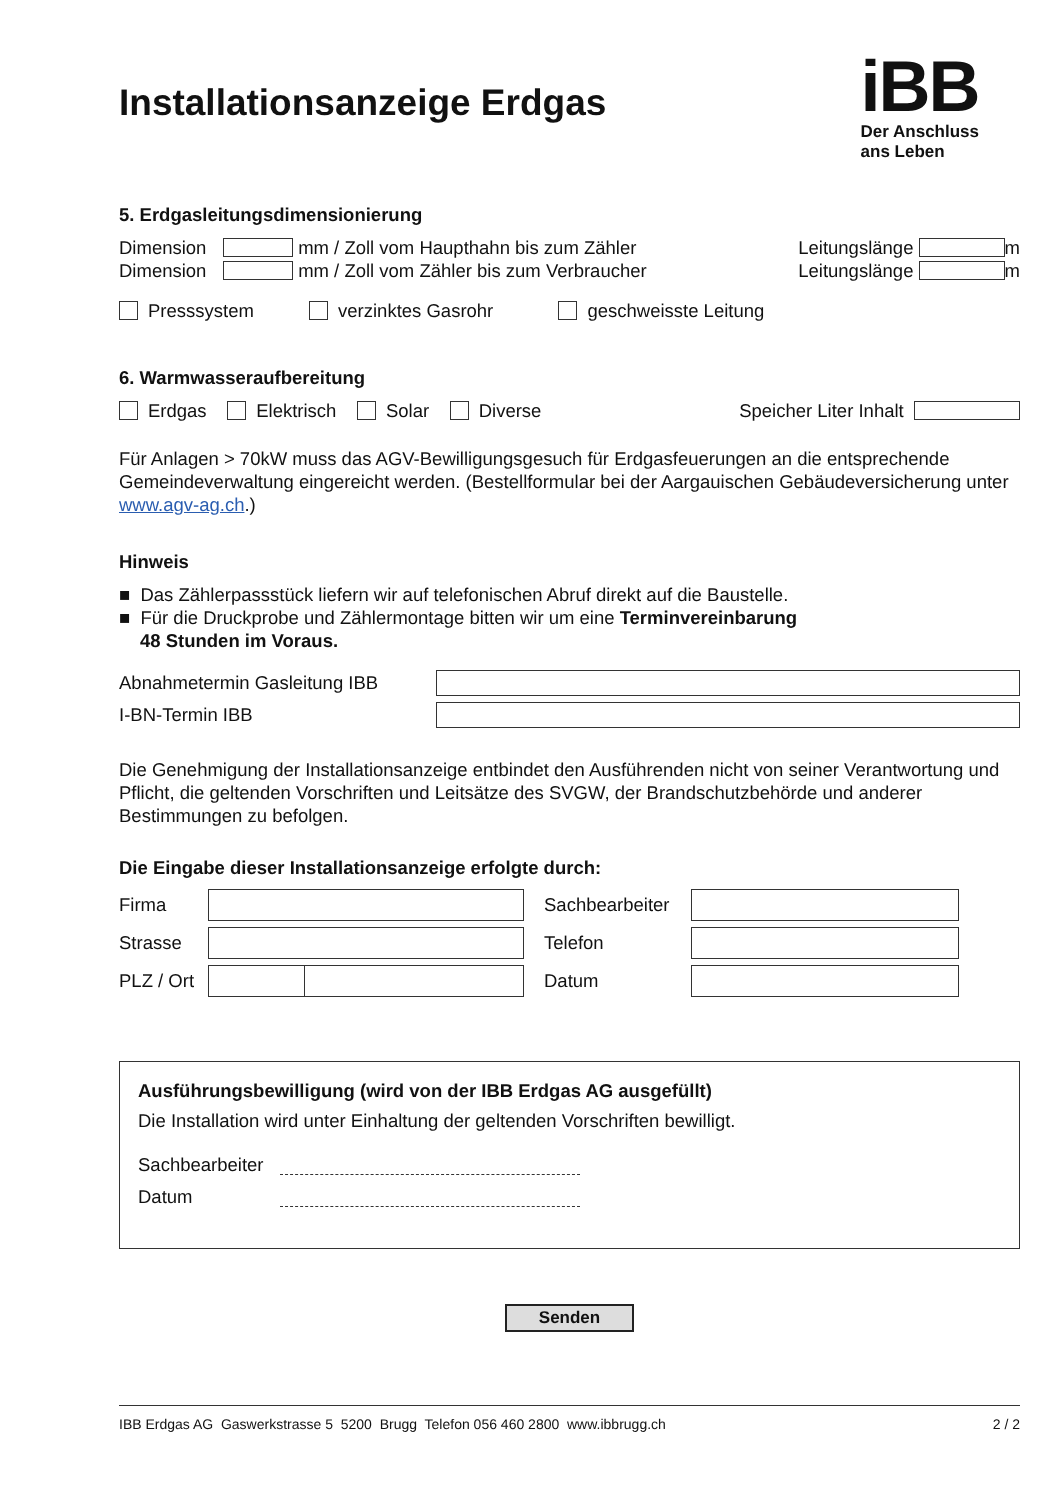Installationsanzeige Erdgas
iBB
Der Anschluss
ans Leben
5. Erdgasleitungsdimensionierung
Dimension mm / Zoll vom Haupthahn bis zum Zähler Leitungslänge m
Dimension mm / Zoll vom Zähler bis zum Verbraucher Leitungslänge m
Presssystem verzinktes Gasrohr geschweisste Leitung
6. Warmwasseraufbereitung
Erdgas Elektrisch Solar Diverse Speicher Liter Inhalt
Für Anlagen > 70kW muss das AGV-Bewilligungsgesuch für Erdgasfeuerungen an die entsprechende Gemeindeverwaltung eingereicht werden. (Bestellformular bei der Aargauischen Gebäudeversicherung unter www.agv-ag.ch.)
Hinweis
■ Das Zählerpassstück liefern wir auf telefonischen Abruf direkt auf die Baustelle.
■ Für die Druckprobe und Zählermontage bitten wir um eine Terminvereinbarung
48 Stunden im Voraus.
Abnahmetermin Gasleitung IBB
I-BN-Termin IBB
Die Genehmigung der Installationsanzeige entbindet den Ausführenden nicht von seiner Verantwortung und Pflicht, die geltenden Vorschriften und Leitsätze des SVGW, der Brandschutzbehörde und anderer Bestimmungen zu befolgen.
Die Eingabe dieser Installationsanzeige erfolgte durch:
Firma
Sachbearbeiter
Strasse
Telefon
PLZ / Ort
Datum
Ausführungsbewilligung (wird von der IBB Erdgas AG ausgefüllt)
Die Installation wird unter Einhaltung der geltenden Vorschriften bewilligt.
Sachbearbeiter
Datum
Senden
IBB Erdgas AG Gaswerkstrasse 5 5200 Brugg Telefon 056 460 2800 www.ibbrugg.ch 2 / 2